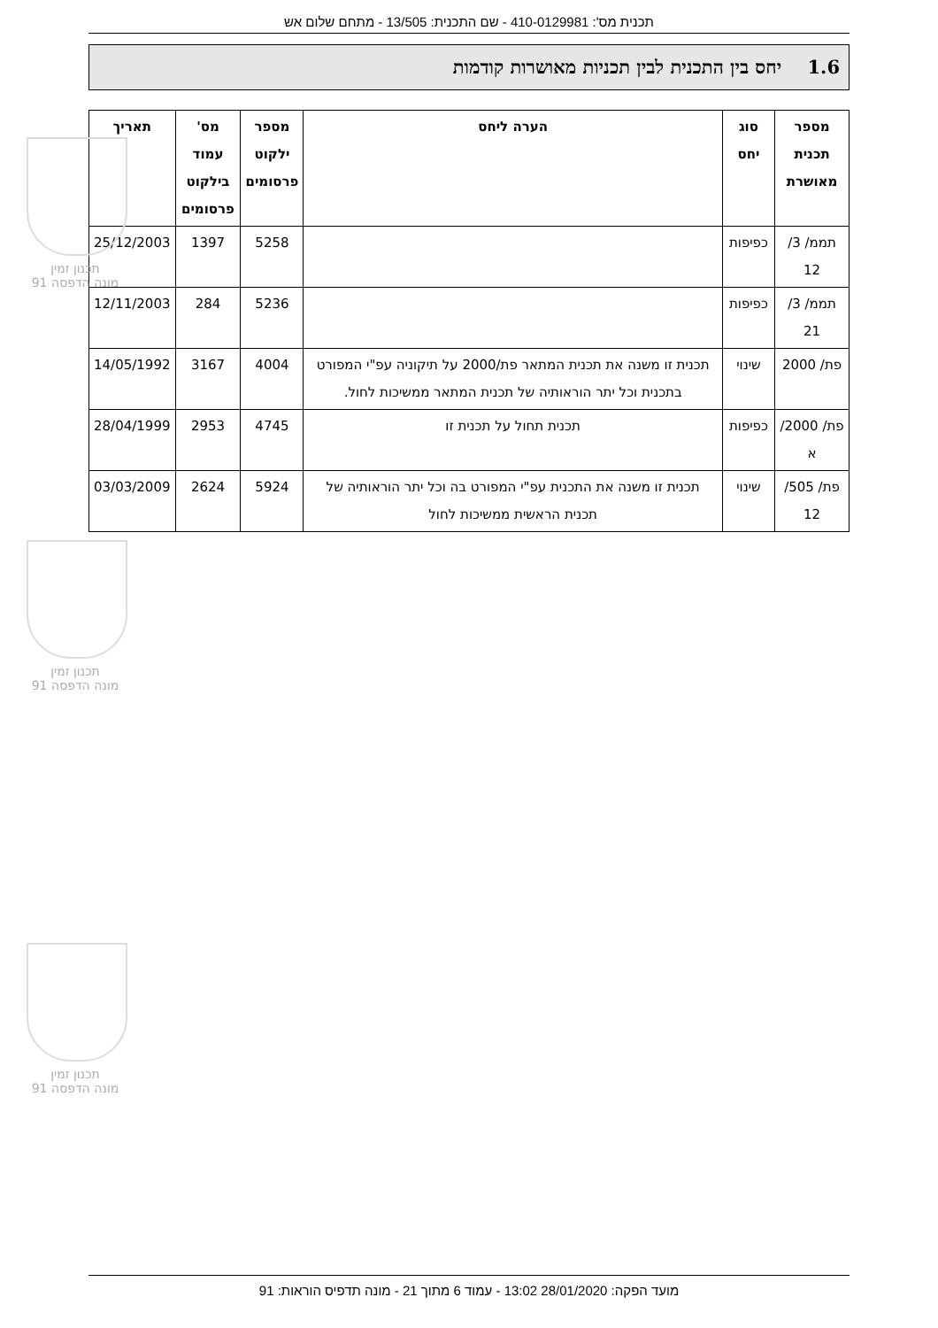תכנון זמין
מונה הדפסה 91
תכנון זמין
מונה הדפסה 91
תכנון זמין
מונה הדפסה 91
תכנית מס': 410-0129981 - שם התכנית: 13/505 - מתחם שלום אש
1.6 יחס בין התכנית לבין תכניות מאושרות קודמות
| מספר תכנית מאושרת | סוג יחס | הערה ליחס | מספר ילקוט פרסומים | מס' עמוד בילקוט פרסומים | תאריך |
| --- | --- | --- | --- | --- | --- |
| תממ/ 3/ 12 | כפיפות | | 5258 | 1397 | 25/12/2003 |
| תממ/ 3/ 21 | כפיפות | | 5236 | 284 | 12/11/2003 |
| פת/ 2000 | שינוי | תכנית זו משנה את תכנית המתאר פת/2000 על תיקוניה עפ"י המפורט בתכנית וכל יתר הוראותיה של תכנית המתאר ממשיכות לחול. | 4004 | 3167 | 14/05/1992 |
| פת/ 2000/ א | כפיפות | תכנית תחול על תכנית זו | 4745 | 2953 | 28/04/1999 |
| פת/ 505/ 12 | שינוי | תכנית זו משנה את התכנית עפ"י המפורט בה וכל יתר הוראותיה של תכנית הראשית ממשיכות לחול | 5924 | 2624 | 03/03/2009 |
מועד הפקה: 28/01/2020 13:02 - עמוד 6 מתוך 21 - מונה תדפיס הוראות: 91